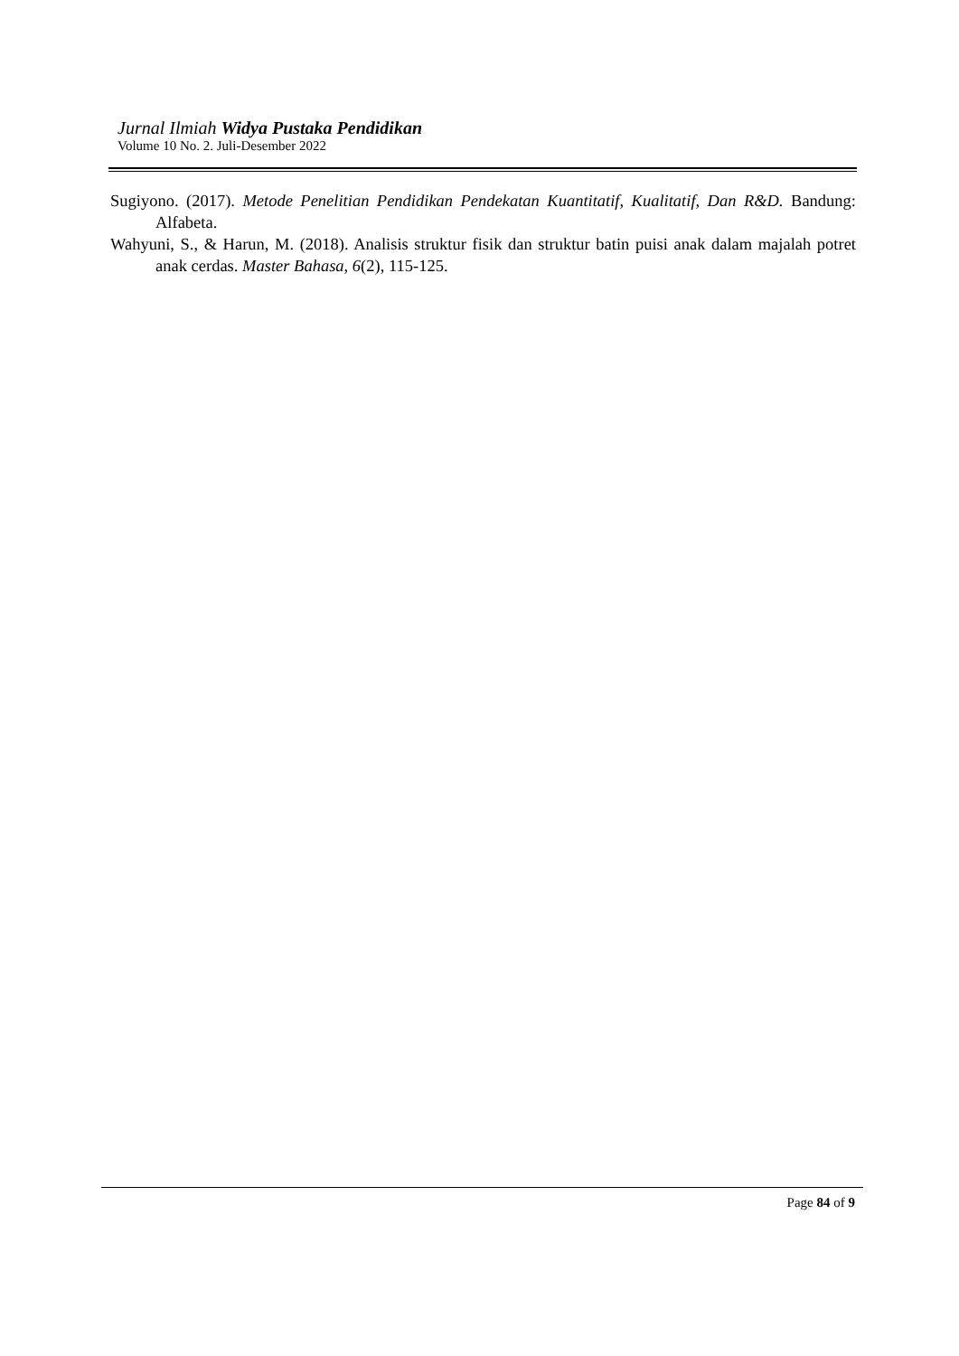Jurnal Ilmiah Widya Pustaka Pendidikan
Volume 10 No. 2. Juli-Desember 2022
Sugiyono. (2017). Metode Penelitian Pendidikan Pendekatan Kuantitatif, Kualitatif, Dan R&D. Bandung: Alfabeta.
Wahyuni, S., & Harun, M. (2018). Analisis struktur fisik dan struktur batin puisi anak dalam majalah potret anak cerdas. Master Bahasa, 6(2), 115-125.
Page 84 of 9